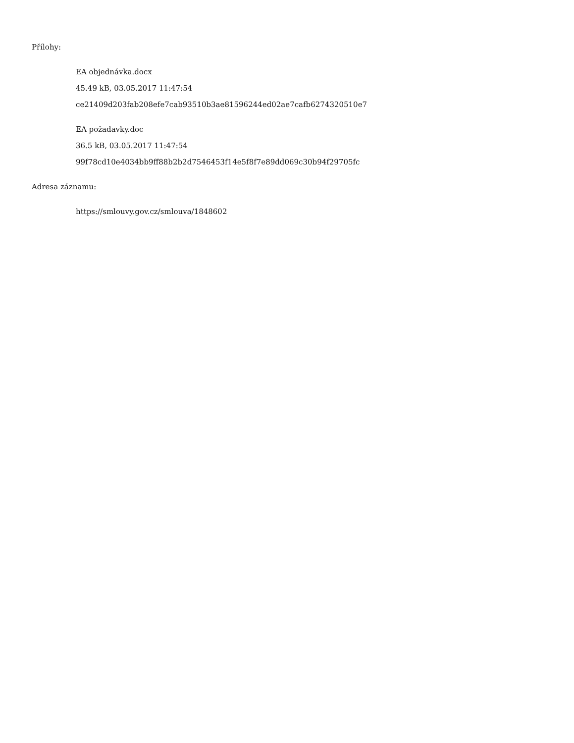Přílohy:
EA objednávka.docx
45.49 kB, 03.05.2017 11:47:54
ce21409d203fab208efe7cab93510b3ae81596244ed02ae7cafb6274320510e7
EA požadavky.doc
36.5 kB, 03.05.2017 11:47:54
99f78cd10e4034bb9ff88b2b2d7546453f14e5f8f7e89dd069c30b94f29705fc
Adresa záznamu:
https://smlouvy.gov.cz/smlouva/1848602